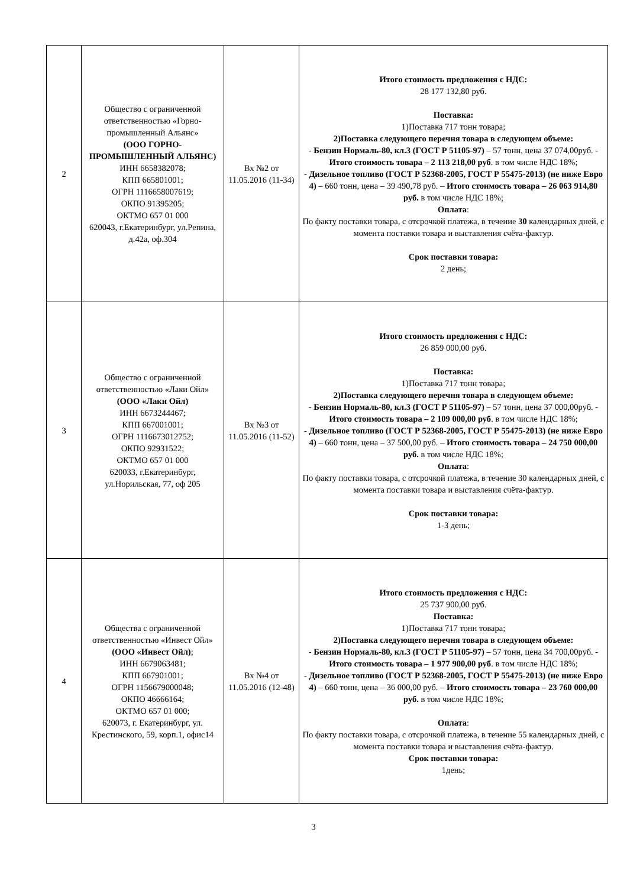| 2 | Общество с ограниченной ответственностью «Горно-промышленный Альянс» (ООО ГОРНО-ПРОМЫШЛЕННЫЙ АЛЬЯНС) ИНН 6658382078; КПП 665801001; ОГРН 1116658007619; ОКПО 91395205; ОКТМО 657 01 000 620043, г.Екатеринбург, ул.Репина, д.42а, оф.304 | Вх №2 от 11.05.2016 (11-34) | Итого стоимость предложения с НДС: 28 177 132,80 руб. Поставка: 1)Поставка 717 тонн товара; 2)Поставка следующего перечня товара в следующем объеме: - Бензин Нормаль-80, кл.3 (ГОСТ Р 51105-97) – 57 тонн, цена 37 074,00руб. - Итого стоимость товара – 2 113 218,00 руб . в том числе НДС 18%; - Дизельное топливо (ГОСТ Р 52368-2005, ГОСТ Р 55475-2013) (не ниже Евро 4) – 660 тонн, цена – 39 490,78 руб. – Итого стоимость товара – 26 063 914,80 руб. в том числе НДС 18%; Оплата : По факту поставки товара, с отсрочкой платежа, в течение 30 календарных дней, с момента поставки товара и выставления счёта-фактур. Срок поставки товара: 2 день; |
| 3 | Общество с ограниченной ответственностью «Лаки Ойл» (ООО «Лаки Ойл) ИНН 6673244467; КПП 667001001; ОГРН 1116673012752; ОКПО 92931522; ОКТМО 657 01 000 620033, г.Екатеринбург, ул.Норильская, 77, оф 205 | Вх №3 от 11.05.2016 (11-52) | Итого стоимость предложения с НДС: 26 859 000,00 руб. Поставка: 1)Поставка 717 тонн товара; 2)Поставка следующего перечня товара в следующем объеме: - Бензин Нормаль-80, кл.3 (ГОСТ Р 51105-97) – 57 тонн, цена 37 000,00руб. - Итого стоимость товара – 2 109 000,00 руб . в том числе НДС 18%; - Дизельное топливо (ГОСТ Р 52368-2005, ГОСТ Р 55475-2013) (не ниже Евро 4) – 660 тонн, цена – 37 500,00 руб. – Итого стоимость товара – 24 750 000,00 руб. в том числе НДС 18%; Оплата : По факту поставки товара, с отсрочкой платежа, в течение 30 календарных дней, с момента поставки товара и выставления счёта-фактур. Срок поставки товара: 1-3 день; |
| 4 | Общества с ограниченной ответственностью «Инвест Ойл» (ООО «Инвест Ойл) ; ИНН 6679063481; КПП 667901001; ОГРН 1156679000048; ОКПО 46666164; ОКТМО 657 01 000; 620073, г. Екатеринбург, ул. Крестинского, 59, корп.1, офис14 | Вх №4 от 11.05.2016 (12-48) | Итого стоимость предложения с НДС: 25 737 900,00 руб. Поставка: 1)Поставка 717 тонн товара; 2)Поставка следующего перечня товара в следующем объеме: - Бензин Нормаль-80, кл.3 (ГОСТ Р 51105-97) – 57 тонн, цена 34 700,00руб. - Итого стоимость товара – 1 977 900,00 руб . в том числе НДС 18%; - Дизельное топливо (ГОСТ Р 52368-2005, ГОСТ Р 55475-2013) (не ниже Евро 4) – 660 тонн, цена – 36 000,00 руб. – Итого стоимость товара – 23 760 000,00 руб. в том числе НДС 18%; Оплата : По факту поставки товара, с отсрочкой платежа, в течение 55 календарных дней, с момента поставки товара и выставления счёта-фактур. Срок поставки товара: 1день; |
3